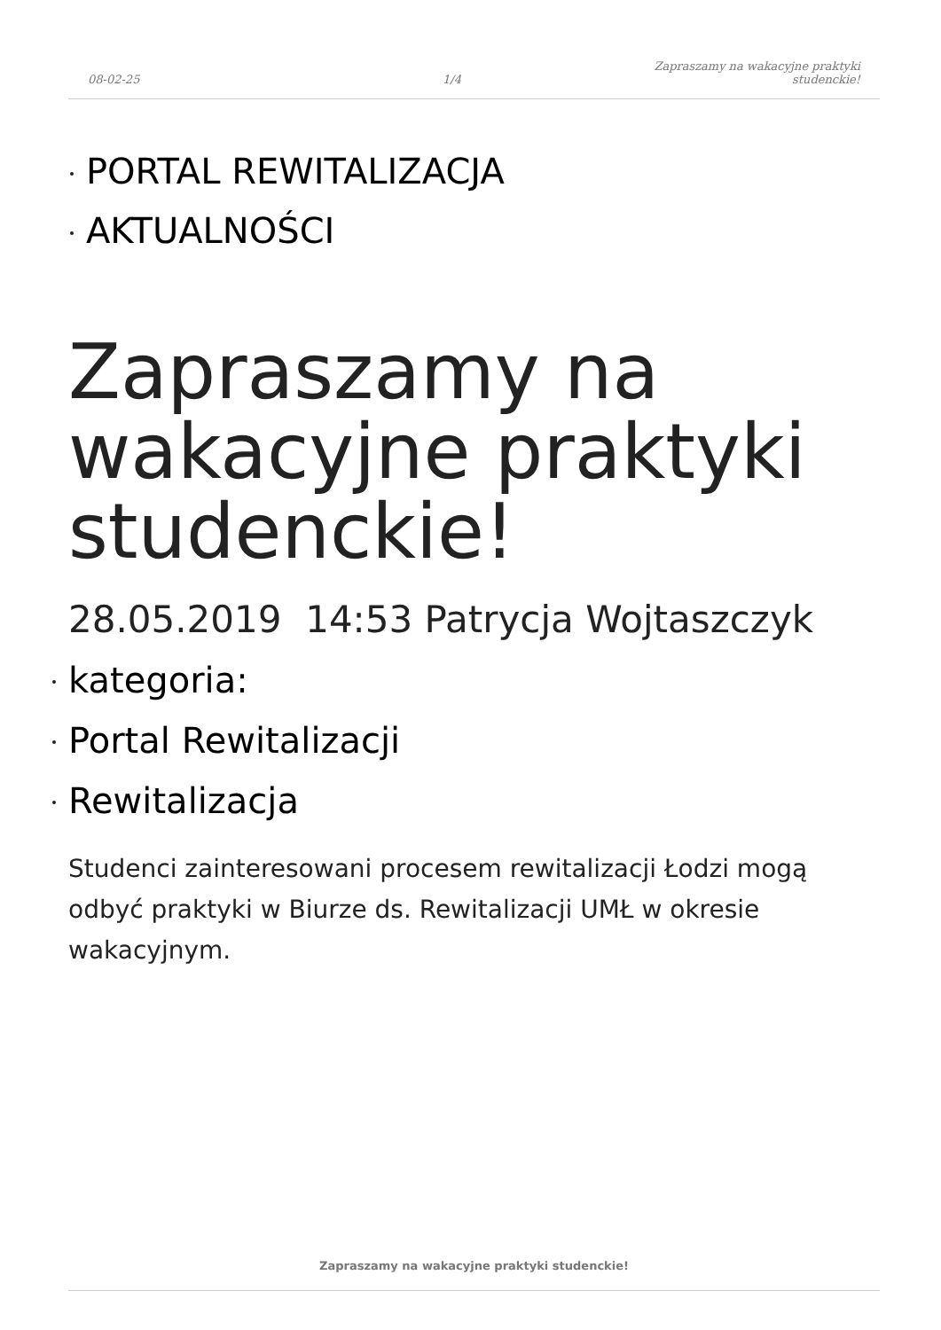08-02-25
1/4
Zapraszamy na wakacyjne praktyki
studenckie!
PORTAL REWITALIZACJA
AKTUALNOŚCI
Zapraszamy na wakacyjne praktyki studenckie!
28.05.2019 14:53 Patrycja Wojtaszczyk
kategoria:
Portal Rewitalizacji
Rewitalizacja
Studenci zainteresowani procesem rewitalizacji Łodzi mogą odbyć praktyki w Biurze ds. Rewitalizacji UMŁ w okresie wakacyjnym.
Zapraszamy na wakacyjne praktyki studenckie!